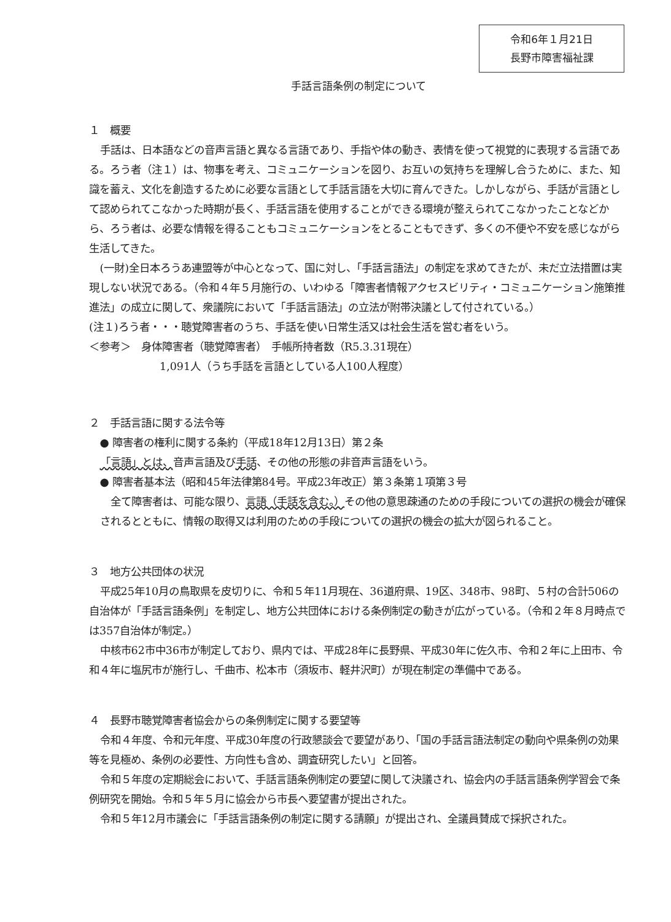令和6年１月21日
長野市障害福祉課
手話言語条例の制定について
１　概要
手話は、日本語などの音声言語と異なる言語であり、手指や体の動き、表情を使って視覚的に表現する言語である。ろう者（注１）は、物事を考え、コミュニケーションを図り、お互いの気持ちを理解し合うために、また、知識を蓄え、文化を創造するために必要な言語として手話言語を大切に育んできた。しかしながら、手話が言語として認められてこなかった時期が長く、手話言語を使用することができる環境が整えられてこなかったことなどから、ろう者は、必要な情報を得ることもコミュニケーションをとることもできず、多くの不便や不安を感じながら生活してきた。
(一財)全日本ろうあ連盟等が中心となって、国に対し、「手話言語法」の制定を求めてきたが、未だ立法措置は実現しない状況である。（令和４年５月施行の、いわゆる「障害者情報アクセスビリティ・コミュニケーション施策推進法」の成立に関して、衆議院において「手話言語法」の立法が附帯決議として付されている。）
(注１)ろう者・・・聴覚障害者のうち、手話を使い日常生活又は社会生活を営む者をいう。
＜参考＞　身体障害者（聴覚障害者）　手帳所持者数（R5.3.31現在）
1,091人（うち手話を言語としている人100人程度）
２　手話言語に関する法令等
● 障害者の権利に関する条約（平成18年12月13日）第２条
「言語」とは、音声言語及び手話、その他の形態の非音声言語をいう。
● 障害者基本法（昭和45年法律第84号。平成23年改正）第３条第１項第３号
全て障害者は、可能な限り、言語（手話を含む。）その他の意思疎通のための手段についての選択の機会が確保されるとともに、情報の取得又は利用のための手段についての選択の機会の拡大が図られること。
３　地方公共団体の状況
平成25年10月の鳥取県を皮切りに、令和５年11月現在、36道府県、19区、348市、98町、５村の合計506の自治体が「手話言語条例」を制定し、地方公共団体における条例制定の動きが広がっている。（令和２年８月時点では357自治体が制定。）
中核市62市中36市が制定しており、県内では、平成28年に長野県、平成30年に佐久市、令和２年に上田市、令和４年に塩尻市が施行し、千曲市、松本市（須坂市、軽井沢町）が現在制定の準備中である。
４　長野市聴覚障害者協会からの条例制定に関する要望等
令和４年度、令和元年度、平成30年度の行政懇談会で要望があり、「国の手話言語法制定の動向や県条例の効果等を見極め、条例の必要性、方向性も含め、調査研究したい」と回答。
令和５年度の定期総会において、手話言語条例制定の要望に関して決議され、協会内の手話言語条例学習会で条例研究を開始。令和５年５月に協会から市長へ要望書が提出された。
令和５年12月市議会に「手話言語条例の制定に関する請願」が提出され、全議員賛成で採択された。